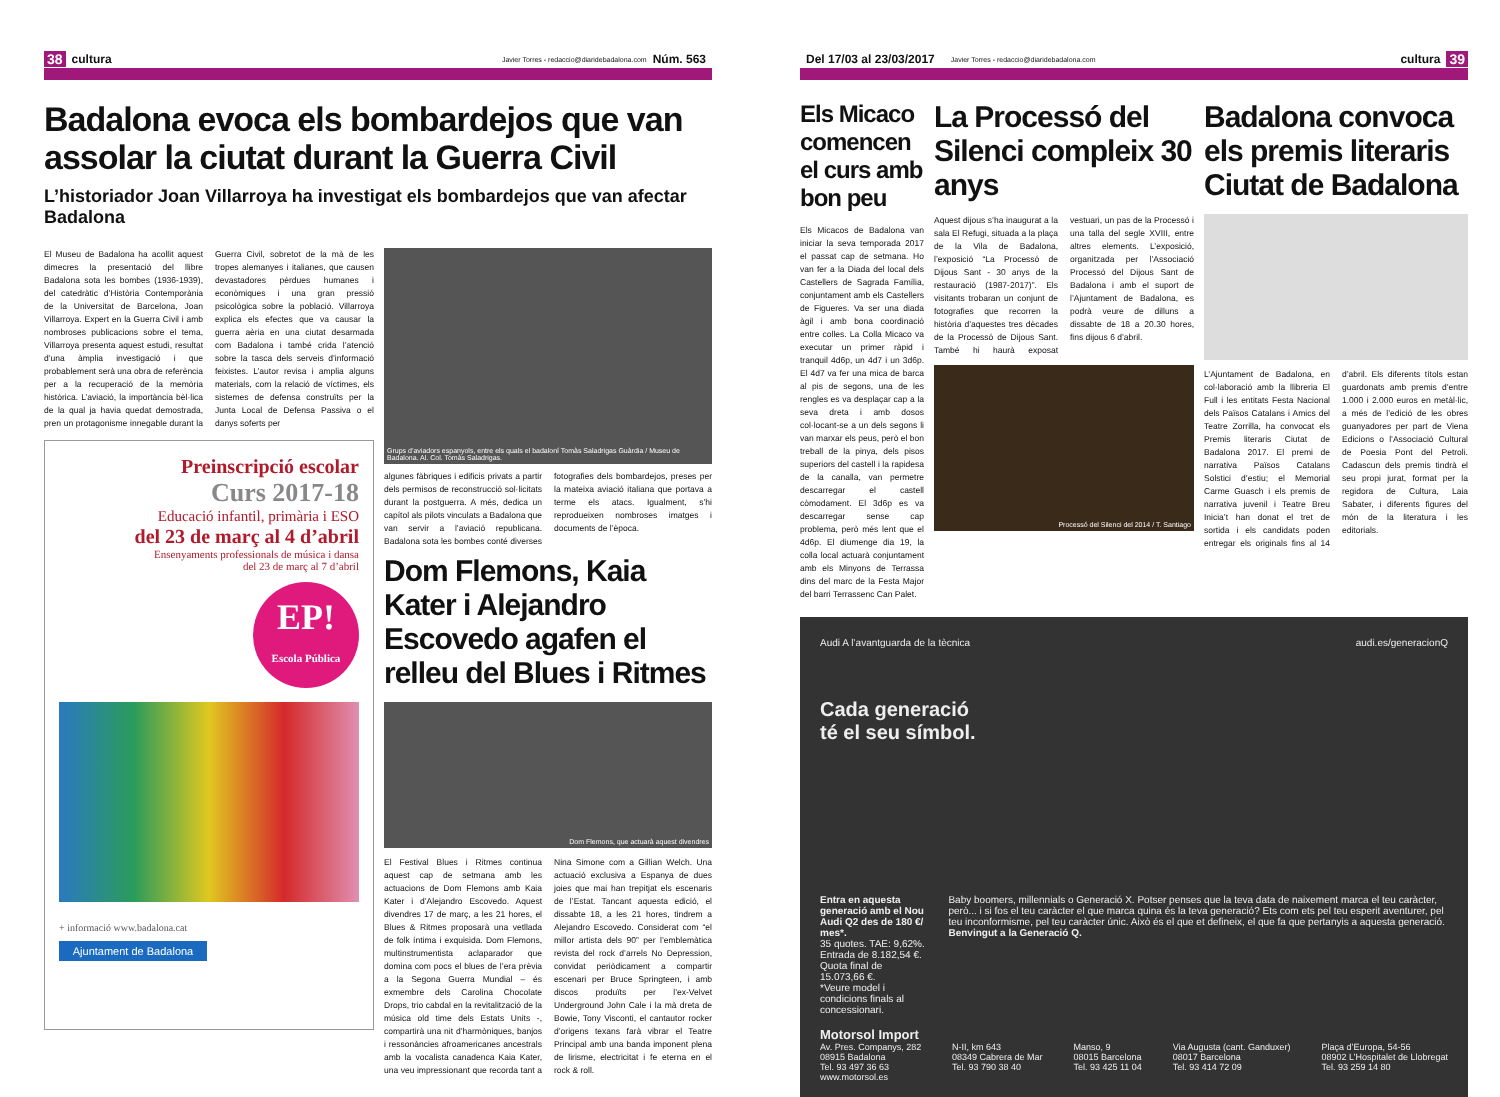38 cultura Javier Torres - redaccio@diaridebadalona.com Núm. 563
Badalona evoca els bombardejos que van assolar la ciutat durant la Guerra Civil
L’historiador Joan Villarroya ha investigat els bombardejos que van afectar Badalona
El Museu de Badalona ha acollit aquest dimecres la presentació del llibre Badalona sota les bombes (1936-1939), del catedràtic d’Història Contemporània de la Universitat de Barcelona, Joan Villarroya. Expert en la Guerra Civil i amb nombroses publicacions sobre el tema, Villarroya presenta aquest estudi, resultat d’una àmplia investigació i que probablement serà una obra de referència per a la recuperació de la memòria històrica. L’aviació, la importància bèl·lica de la qual ja havia quedat demostrada, pren un protagonisme innegable durant la Guerra Civil, sobretot de la mà de les tropes alemanyes i italianes, que causen devastadores pèrdues humanes i econòmiques i una gran pressió psicològica sobre la població. Villarroya explica els efectes que va causar la guerra aèria en una ciutat desarmada com Badalona i també crida l’atenció sobre la tasca dels serveis d’informació feixistes. L’autor revisa i amplia alguns materials, com la relació de víctimes, els sistemes de defensa construïts per la Junta Local de Defensa Passiva o el danys soferts per
Preinscripció escolar
Curs 2017-18
Educació infantil, primària i ESO
del 23 de març al 4 d’abril
Ensenyaments professionals de música i dansa
del 23 de març al 7 d’abril
EP!
Escola Pública
+ informació www.badalona.cat
Ajuntament de Badalona
Grups d’aviadors espanyols, entre els quals el badaloní Tomàs Saladrigas Guàrdia / Museu de Badalona. Al. Col. Tomàs Saladrigas.
algunes fàbriques i edificis privats a partir dels permisos de reconstrucció sol·licitats durant la postguerra. A més, dedica un capítol als pilots vinculats a Badalona que van servir a l’aviació republicana. Badalona sota les bombes conté diverses fotografies dels bombardejos, preses per la mateixa aviació italiana que portava a terme els atacs. Igualment, s’hi reprodueixen nombroses imatges i documents de l’època.
Dom Flemons, Kaia Kater i Alejandro Escovedo agafen el relleu del Blues i Ritmes
Dom Flemons, que actuarà aquest divendres
El Festival Blues i Ritmes continua aquest cap de setmana amb les actuacions de Dom Flemons amb Kaia Kater i d’Alejandro Escovedo. Aquest divendres 17 de març, a les 21 hores, el Blues & Ritmes proposarà una vetllada de folk íntima i exquisida. Dom Flemons, multinstrumentista aclaparador que domina com pocs el blues de l’era prèvia a la Segona Guerra Mundial – és exmembre dels Carolina Chocolate Drops, trio cabdal en la revitalització de la música old time dels Estats Units -, compartirà una nit d’harmòniques, banjos i ressonàncies afroamericanes ancestrals amb la vocalista canadenca Kaia Kater, una veu impressionant que recorda tant a Nina Simone com a Gillian Welch. Una actuació exclusiva a Espanya de dues joies que mai han trepitjat els escenaris de l’Estat. Tancant aquesta edició, el dissabte 18, a les 21 hores, tindrem a Alejandro Escovedo. Considerat com “el millor artista dels 90” per l’emblemàtica revista del rock d’arrels No Depression, convidat periòdicament a compartir escenari per Bruce Springteen, i amb discos produïts per l’ex-Velvet Underground John Cale i la mà dreta de Bowie, Tony Visconti, el cantautor rocker d’origens texans farà vibrar el Teatre Principal amb una banda imponent plena de lirisme, electricitat i fe eterna en el rock & roll.
Del 17/03 al 23/03/2017 Javier Torres - redaccio@diaridebadalona.com cultura 39
Els Micaco comencen el curs amb bon peu
Els Micacos de Badalona van iniciar la seva temporada 2017 el passat cap de setmana. Ho van fer a la Diada del local dels Castellers de Sagrada Família, conjuntament amb els Castellers de Figueres. Va ser una diada àgil i amb bona coordinació entre colles. La Colla Micaco va executar un primer ràpid i tranquil 4d6p, un 4d7 i un 3d6p. El 4d7 va fer una mica de barca al pis de segons, una de les rengles es va desplaçar cap a la seva dreta i amb dosos col·locant-se a un dels segons li van marxar els peus, però el bon treball de la pinya, dels pisos superiors del castell i la rapidesa de la canalla, van permetre descarregar el castell còmodament. El 3d6p es va descarregar sense cap problema, però més lent que el 4d6p. El diumenge dia 19, la colla local actuarà conjuntament amb els Minyons de Terrassa dins del marc de la Festa Major del barri Terrassenc Can Palet.
La Processó del Silenci compleix 30 anys
Aquest dijous s’ha inaugurat a la sala El Refugi, situada a la plaça de la Vila de Badalona, l’exposició “La Processó de Dijous Sant - 30 anys de la restauració (1987-2017)”. Els visitants trobaran un conjunt de fotografies que recorren la història d’aquestes tres dècades de la Processó de Dijous Sant. També hi haurà exposat vestuari, un pas de la Processó i una talla del segle XVIII, entre altres elements. L’exposició, organitzada per l’Associació Processó del Dijous Sant de Badalona i amb el suport de l’Ajuntament de Badalona, es podrà veure de dilluns a dissabte de 18 a 20.30 hores, fins dijous 6 d’abril.
Processó del Silenci del 2014 / T. Santiago
Badalona convoca els premis literaris Ciutat de Badalona
L’Ajuntament de Badalona, en col·laboració amb la llibreria El Full i les entitats Festa Nacional dels Països Catalans i Amics del Teatre Zorrilla, ha convocat els Premis literaris Ciutat de Badalona 2017. El premi de narrativa Països Catalans Solstici d’estiu; el Memorial Carme Guasch i els premis de narrativa juvenil i Teatre Breu Inicia’t han donat el tret de sortida i els candidats poden entregar els originals fins al 14 d’abril. Els diferents títols estan guardonats amb premis d’entre 1.000 i 2.000 euros en metàl·lic, a més de l’edició de les obres guanyadores per part de Viena Edicions o l’Associació Cultural de Poesia Pont del Petroli. Cadascun dels premis tindrà el seu propi jurat, format per la regidora de Cultura, Laia Sabater, i diferents figures del món de la literatura i les editorials.
Audi A l’avantguarda de la tècnica audi.es/generacionQ
Cada generació
té el seu símbol.
Entra en aquesta generació amb el Nou Audi Q2 des de 180 €/ mes*.
35 quotes. TAE: 9,62%. Entrada de 8.182,54 €.
Quota final de 15.073,66 €.
*Veure model i condicions finals al concessionari.
Baby boomers, millennials o Generació X. Potser penses que la teva data de naixement marca el teu caràcter, però... i si fos el teu caràcter el que marca quina és la teva generació? Ets com ets pel teu esperit aventurer, pel teu inconformisme, pel teu caràcter únic. Això és el que et defineix, el que fa que pertanyis a aquesta generació.
Benvingut a la Generació Q.
Motorsol Import
Av. Pres. Companys, 282
08915 Badalona
Tel. 93 497 36 63
www.motorsol.es
N-II, km 643
08349 Cabrera de Mar
Tel. 93 790 38 40
Manso, 9
08015 Barcelona
Tel. 93 425 11 04
Via Augusta (cant. Ganduxer)
08017 Barcelona
Tel. 93 414 72 09
Plaça d’Europa, 54-56
08902 L’Hospitalet de Llobregat
Tel. 93 259 14 80